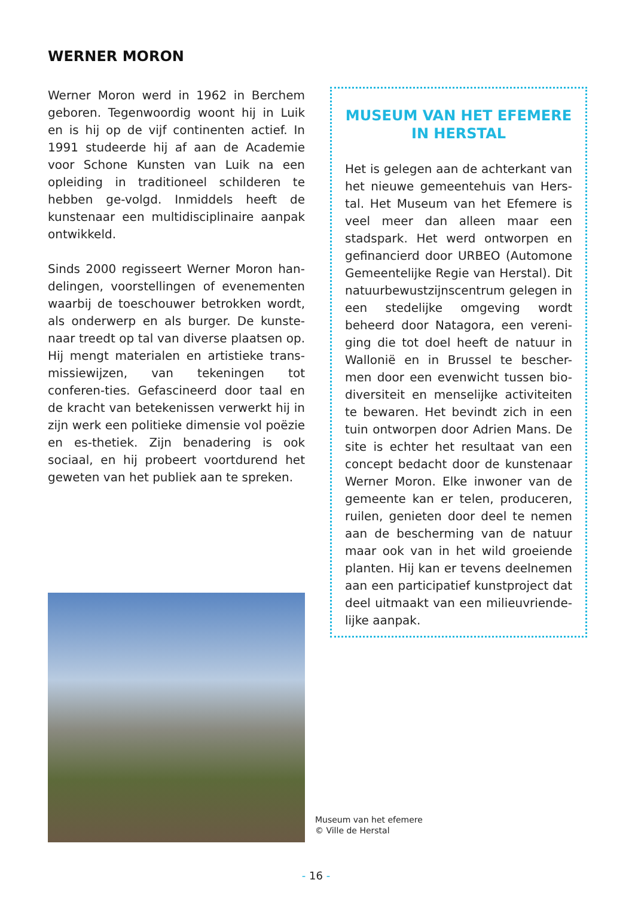WERNER MORON
Werner Moron werd in 1962 in Berchem geboren. Tegenwoordig woont hij in Luik en is hij op de vijf continenten actief. In 1991 studeerde hij af aan de Academie voor Schone Kunsten van Luik na een opleiding in traditioneel schilderen te hebben ge-volgd. Inmiddels heeft de kunstenaar een multidisciplinaire aanpak ontwikkeld.
Sinds 2000 regisseert Werner Moron han-delingen, voorstellingen of evenementen waarbij de toeschouwer betrokken wordt, als onderwerp en als burger. De kunste-naar treedt op tal van diverse plaatsen op. Hij mengt materialen en artistieke trans-missiewijzen, van tekeningen tot conferen-ties. Gefascineerd door taal en de kracht van betekenissen verwerkt hij in zijn werk een politieke dimensie vol poëzie en es-thetiek. Zijn benadering is ook sociaal, en hij probeert voortdurend het geweten van het publiek aan te spreken.
MUSEUM VAN HET EFEMERE
IN HERSTAL
Het is gelegen aan de achterkant van het nieuwe gemeentehuis van Hers-tal. Het Museum van het Efemere is veel meer dan alleen maar een stadspark. Het werd ontworpen en gefinancierd door URBEO (Automone Gemeentelijke Regie van Herstal). Dit natuurbewustzijnscentrum gelegen in een stedelijke omgeving wordt beheerd door Natagora, een vereni-ging die tot doel heeft de natuur in Wallonië en in Brussel te bescher-men door een evenwicht tussen bio-diversiteit en menselijke activiteiten te bewaren. Het bevindt zich in een tuin ontworpen door Adrien Mans. De site is echter het resultaat van een concept bedacht door de kunstenaar Werner Moron. Elke inwoner van de gemeente kan er telen, produceren, ruilen, genieten door deel te nemen aan de bescherming van de natuur maar ook van in het wild groeiende planten. Hij kan er tevens deelnemen aan een participatief kunstproject dat deel uitmaakt van een milieuvriende-lijke aanpak.
Museum van het efemere
© Ville de Herstal
- 16 -